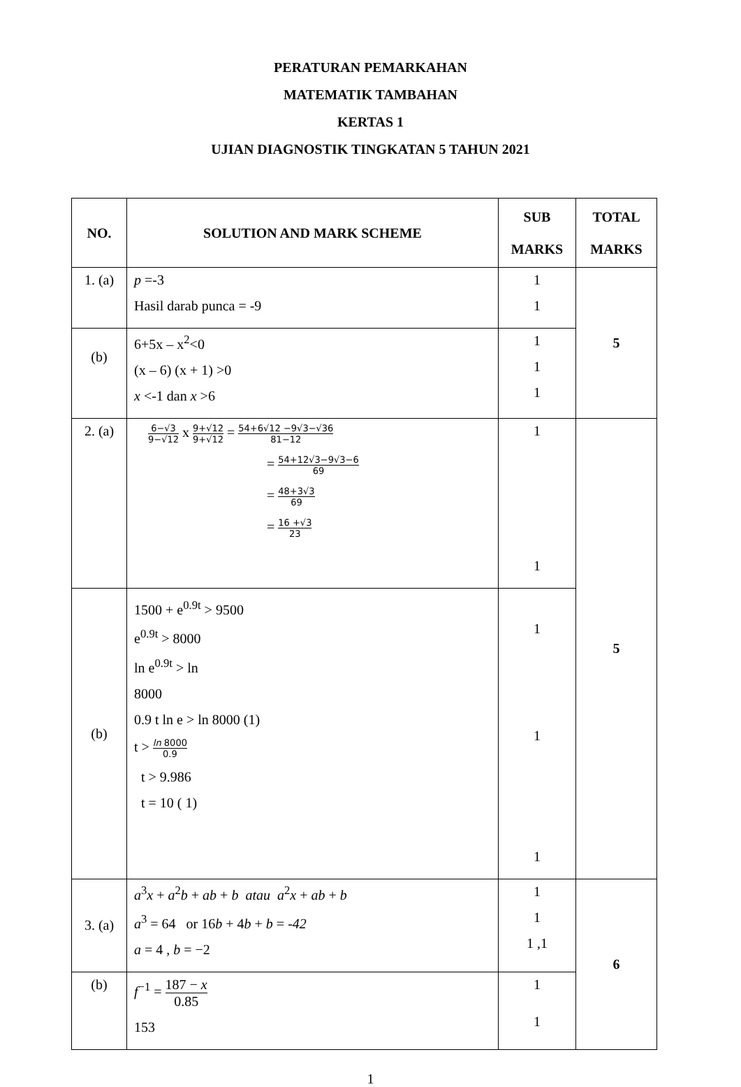PERATURAN PEMARKAHAN
MATEMATIK TAMBAHAN
KERTAS 1
UJIAN DIAGNOSTIK TINGKATAN 5 TAHUN 2021
| NO. | SOLUTION AND MARK SCHEME | SUB MARKS | TOTAL MARKS |
| --- | --- | --- | --- |
| 1. (a) | p =-3 Hasil darab punca = -9 | 1 1 | 5 |
| (b) | 6+5x – x<sup>2</sup><0 (x – 6) (x + 1) >0 x <-1 dan x >6 | 1 1 1 | |
| 2. (a) | 6−√3 9−√12 x 9+√12 9+√12 = 54+6√12 −9√3−√36 81−12 = 54+12√3−9√3−6 69 = 48+3√3 69 = 16 +√3 23 | 1 1 | 5 |
| (b) | 1500 + e<sup>0.9t</sup> > 9500 e<sup>0.9t</sup> > 8000 ln e<sup>0.9t</sup> > ln 8000 0.9 t ln e > ln 8000 (1) t > ln 8000 0.9 t > 9.986 t = 10 ( 1) | 1 1 1 | |
| 3. (a) | a<sup>3</sup> x + a<sup>2</sup> b + ab + b atau a<sup>2</sup> x + ab + b a<sup>3</sup> = 64 or 16 b + 4 b + b = -42 a = 4 , b = −2 | 1 1 1 ,1 | 6 |
| (b) | f<sup>−1</sup> = 187 − x 0.85 153 | 1 1 | |
1